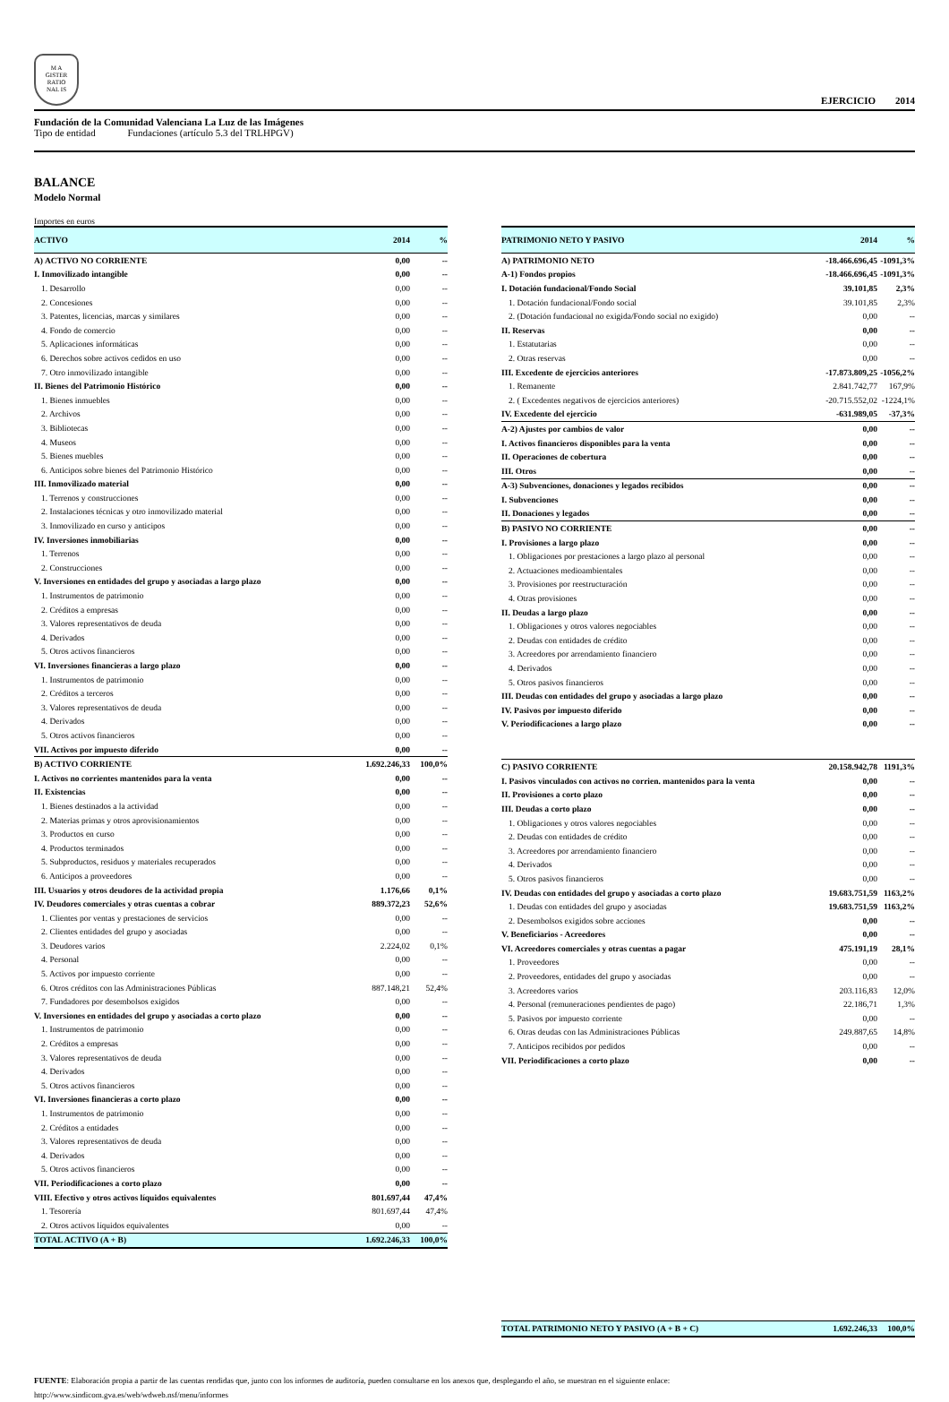M A
GISTER
RATIO
NAL IS
EJERCICIO 2014
Fundación de la Comunidad Valenciana La Luz de las Imágenes
Tipo de entidad Fundaciones (artículo 5.3 del TRLHPGV)
BALANCE
Modelo Normal
Importes en euros
| ACTIVO | 2014 | % |
| --- | --- | --- |
| A) ACTIVO NO CORRIENTE | 0,00 | -- |
| I. Inmovilizado intangible | 0,00 | -- |
| 1. Desarrollo | 0,00 | -- |
| 2. Concesiones | 0,00 | -- |
| 3. Patentes, licencias, marcas y similares | 0,00 | -- |
| 4. Fondo de comercio | 0,00 | -- |
| 5. Aplicaciones informáticas | 0,00 | -- |
| 6. Derechos sobre activos cedidos en uso | 0,00 | -- |
| 7. Otro inmovilizado intangible | 0,00 | -- |
| II. Bienes del Patrimonio Histórico | 0,00 | -- |
| 1. Bienes inmuebles | 0,00 | -- |
| 2. Archivos | 0,00 | -- |
| 3. Bibliotecas | 0,00 | -- |
| 4. Museos | 0,00 | -- |
| 5. Bienes muebles | 0,00 | -- |
| 6. Anticipos sobre bienes del Patrimonio Histórico | 0,00 | -- |
| III. Inmovilizado material | 0,00 | -- |
| 1. Terrenos y construcciones | 0,00 | -- |
| 2. Instalaciones técnicas y otro inmovilizado material | 0,00 | -- |
| 3. Inmovilizado en curso y anticipos | 0,00 | -- |
| IV. Inversiones inmobiliarias | 0,00 | -- |
| 1. Terrenos | 0,00 | -- |
| 2. Construcciones | 0,00 | -- |
| V. Inversiones en entidades del grupo y asociadas a largo plazo | 0,00 | -- |
| 1. Instrumentos de patrimonio | 0,00 | -- |
| 2. Créditos a empresas | 0,00 | -- |
| 3. Valores representativos de deuda | 0,00 | -- |
| 4. Derivados | 0,00 | -- |
| 5. Otros activos financieros | 0,00 | -- |
| VI. Inversiones financieras a largo plazo | 0,00 | -- |
| 1. Instrumentos de patrimonio | 0,00 | -- |
| 2. Créditos a terceros | 0,00 | -- |
| 3. Valores representativos de deuda | 0,00 | -- |
| 4. Derivados | 0,00 | -- |
| 5. Otros activos financieros | 0,00 | -- |
| VII. Activos por impuesto diferido | 0,00 | -- |
| B) ACTIVO CORRIENTE | 1.692.246,33 | 100,0% |
| I. Activos no corrientes mantenidos para la venta | 0,00 | -- |
| II. Existencias | 0,00 | -- |
| 1. Bienes destinados a la actividad | 0,00 | -- |
| 2. Materias primas y otros aprovisionamientos | 0,00 | -- |
| 3. Productos en curso | 0,00 | -- |
| 4. Productos terminados | 0,00 | -- |
| 5. Subproductos, residuos y materiales recuperados | 0,00 | -- |
| 6. Anticipos a proveedores | 0,00 | -- |
| III. Usuarios y otros deudores de la actividad propia | 1.176,66 | 0,1% |
| IV. Deudores comerciales y otras cuentas a cobrar | 889.372,23 | 52,6% |
| 1. Clientes por ventas y prestaciones de servicios | 0,00 | -- |
| 2. Clientes entidades del grupo y asociadas | 0,00 | -- |
| 3. Deudores varios | 2.224,02 | 0,1% |
| 4. Personal | 0,00 | -- |
| 5. Activos por impuesto corriente | 0,00 | -- |
| 6. Otros créditos con las Administraciones Públicas | 887.148,21 | 52,4% |
| 7. Fundadores por desembolsos exigidos | 0,00 | -- |
| V. Inversiones en entidades del grupo y asociadas a corto plazo | 0,00 | -- |
| 1. Instrumentos de patrimonio | 0,00 | -- |
| 2. Créditos a empresas | 0,00 | -- |
| 3. Valores representativos de deuda | 0,00 | -- |
| 4. Derivados | 0,00 | -- |
| 5. Otros activos financieros | 0,00 | -- |
| VI. Inversiones financieras a corto plazo | 0,00 | -- |
| 1. Instrumentos de patrimonio | 0,00 | -- |
| 2. Créditos a entidades | 0,00 | -- |
| 3. Valores representativos de deuda | 0,00 | -- |
| 4. Derivados | 0,00 | -- |
| 5. Otros activos financieros | 0,00 | -- |
| VII. Periodificaciones a corto plazo | 0,00 | -- |
| VIII. Efectivo y otros activos líquidos equivalentes | 801.697,44 | 47,4% |
| 1. Tesorería | 801.697,44 | 47,4% |
| 2. Otros activos líquidos equivalentes | 0,00 | -- |
| TOTAL ACTIVO (A + B) | 1.692.246,33 | 100,0% |
| PATRIMONIO NETO Y PASIVO | 2014 | % |
| --- | --- | --- |
| A) PATRIMONIO NETO | -18.466.696,45 | -1091,3% |
| A-1) Fondos propios | -18.466.696,45 | -1091,3% |
| I. Dotación fundacional/Fondo Social | 39.101,85 | 2,3% |
| 1. Dotación fundacional/Fondo social | 39.101,85 | 2,3% |
| 2. (Dotación fundacional no exigida/Fondo social no exigido) | 0,00 | -- |
| II. Reservas | 0,00 | -- |
| 1. Estatutarias | 0,00 | -- |
| 2. Otras reservas | 0,00 | -- |
| III. Excedente de ejercicios anteriores | -17.873.809,25 | -1056,2% |
| 1. Remanente | 2.841.742,77 | 167,9% |
| 2. ( Excedentes negativos de ejercicios anteriores) | -20.715.552,02 | -1224,1% |
| IV. Excedente del ejercicio | -631.989,05 | -37,3% |
| A-2) Ajustes por cambios de valor | 0,00 | -- |
| I. Activos financieros disponibles para la venta | 0,00 | -- |
| II. Operaciones de cobertura | 0,00 | -- |
| III. Otros | 0,00 | -- |
| A-3) Subvenciones, donaciones y legados recibidos | 0,00 | -- |
| I. Subvenciones | 0,00 | -- |
| II. Donaciones y legados | 0,00 | -- |
| B) PASIVO NO CORRIENTE | 0,00 | -- |
| I. Provisiones a largo plazo | 0,00 | -- |
| 1. Obligaciones por prestaciones a largo plazo al personal | 0,00 | -- |
| 2. Actuaciones medioambientales | 0,00 | -- |
| 3. Provisiones por reestructuración | 0,00 | -- |
| 4. Otras provisiones | 0,00 | -- |
| II. Deudas a largo plazo | 0,00 | -- |
| 1. Obligaciones y otros valores negociables | 0,00 | -- |
| 2. Deudas con entidades de crédito | 0,00 | -- |
| 3. Acreedores por arrendamiento financiero | 0,00 | -- |
| 4. Derivados | 0,00 | -- |
| 5. Otros pasivos financieros | 0,00 | -- |
| III. Deudas con entidades del grupo y asociadas a largo plazo | 0,00 | -- |
| IV. Pasivos por impuesto diferido | 0,00 | -- |
| V. Periodificaciones a largo plazo | 0,00 | -- |
| C) PASIVO CORRIENTE | 20.158.942,78 | 1191,3% |
| I. Pasivos vinculados con activos no corrien. mantenidos para la venta | 0,00 | -- |
| II. Provisiones a corto plazo | 0,00 | -- |
| III. Deudas a corto plazo | 0,00 | -- |
| 1. Obligaciones y otros valores negociables | 0,00 | -- |
| 2. Deudas con entidades de crédito | 0,00 | -- |
| 3. Acreedores por arrendamiento financiero | 0,00 | -- |
| 4. Derivados | 0,00 | -- |
| 5. Otros pasivos financieros | 0,00 | -- |
| IV. Deudas con entidades del grupo y asociadas a corto plazo | 19.683.751,59 | 1163,2% |
| 1. Deudas con entidades del grupo y asociadas | 19.683.751,59 | 1163,2% |
| 2. Desembolsos exigidos sobre acciones | 0,00 | -- |
| V. Beneficiarios - Acreedores | 0,00 | -- |
| VI. Acreedores comerciales y otras cuentas a pagar | 475.191,19 | 28,1% |
| 1. Proveedores | 0,00 | -- |
| 2. Proveedores, entidades del grupo y asociadas | 0,00 | -- |
| 3. Acreedores varios | 203.116,83 | 12,0% |
| 4. Personal (remuneraciones pendientes de pago) | 22.186,71 | 1,3% |
| 5. Pasivos por impuesto corriente | 0,00 | -- |
| 6. Otras deudas con las Administraciones Públicas | 249.887,65 | 14,8% |
| 7. Anticipos recibidos por pedidos | 0,00 | -- |
| VII. Periodificaciones a corto plazo | 0,00 | -- |
| TOTAL PATRIMONIO NETO Y PASIVO (A + B + C) | 1.692.246,33 | 100,0% |
FUENTE: Elaboración propia a partir de las cuentas rendidas que, junto con los informes de auditoría, pueden consultarse en los anexos que, desplegando el año, se muestran en el siguiente enlace:
http://www.sindicom.gva.es/web/wdweb.nsf/menu/informes